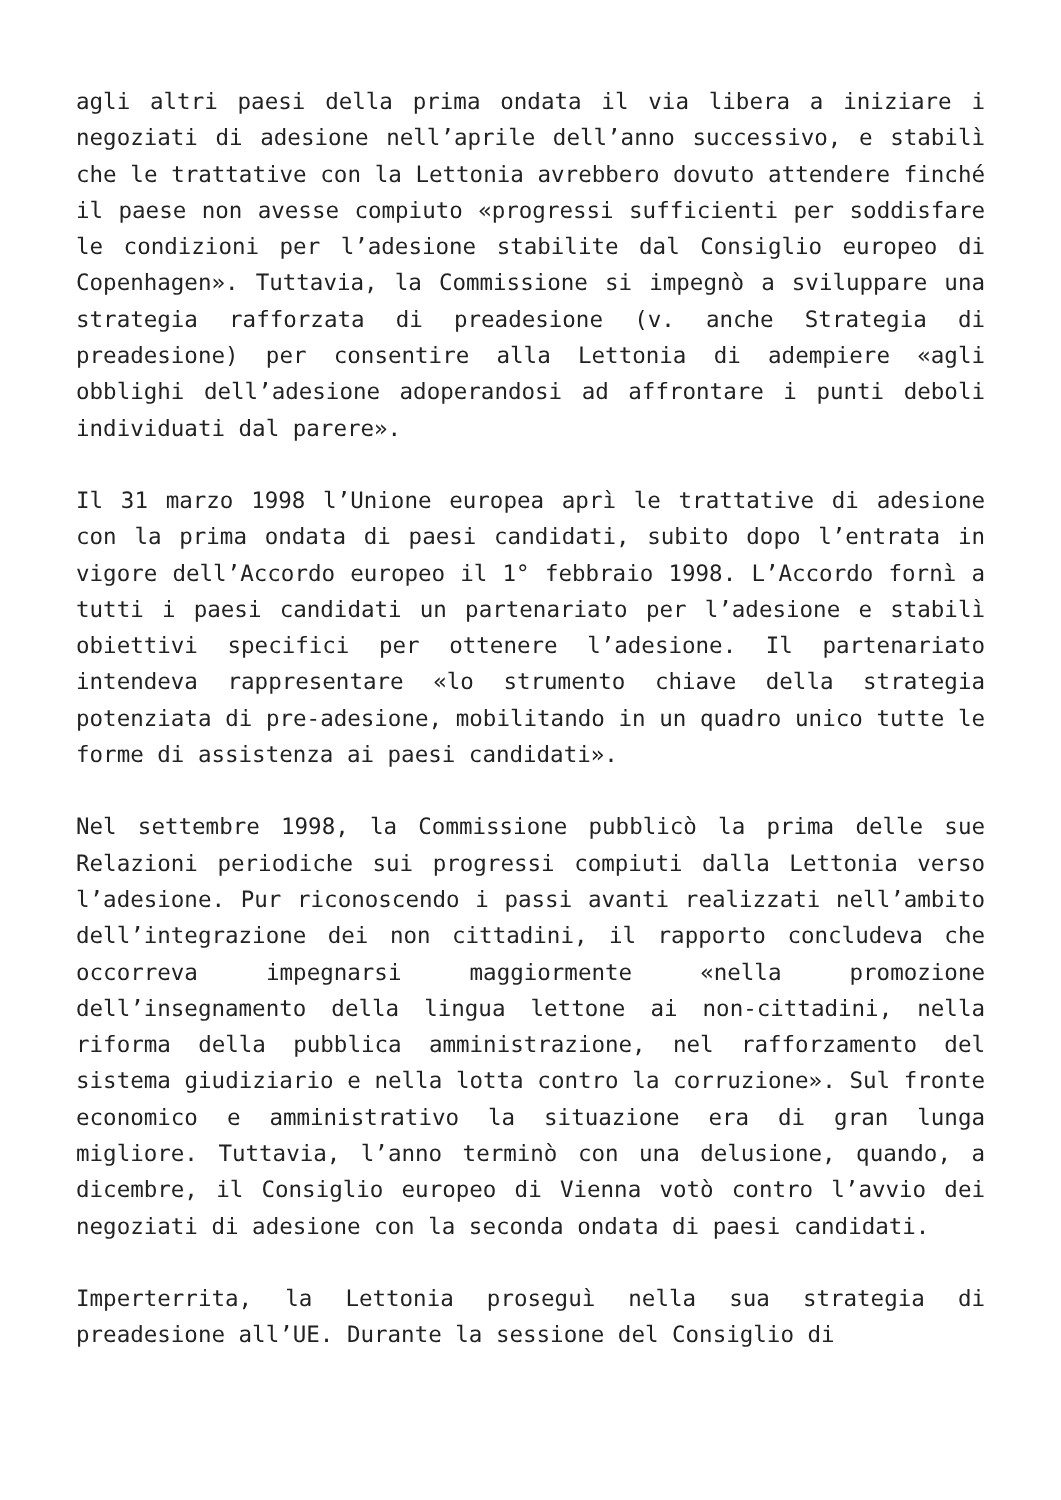agli altri paesi della prima ondata il via libera a iniziare i negoziati di adesione nell’aprile dell’anno successivo, e stabilì che le trattative con la Lettonia avrebbero dovuto attendere finché il paese non avesse compiuto «progressi sufficienti per soddisfare le condizioni per l’adesione stabilite dal Consiglio europeo di Copenhagen». Tuttavia, la Commissione si impegnò a sviluppare una strategia rafforzata di preadesione (v. anche Strategia di preadesione) per consentire alla Lettonia di adempiere «agli obblighi dell’adesione adoperandosi ad affrontare i punti deboli individuati dal parere».
Il 31 marzo 1998 l’Unione europea aprì le trattative di adesione con la prima ondata di paesi candidati, subito dopo l’entrata in vigore dell’Accordo europeo il 1° febbraio 1998. L’Accordo fornì a tutti i paesi candidati un partenariato per l’adesione e stabilì obiettivi specifici per ottenere l’adesione. Il partenariato intendeva rappresentare «lo strumento chiave della strategia potenziata di pre-adesione, mobilitando in un quadro unico tutte le forme di assistenza ai paesi candidati».
Nel settembre 1998, la Commissione pubblicò la prima delle sue Relazioni periodiche sui progressi compiuti dalla Lettonia verso l’adesione. Pur riconoscendo i passi avanti realizzati nell’ambito dell’integrazione dei non cittadini, il rapporto concludeva che occorreva impegnarsi maggiormente «nella promozione dell’insegnamento della lingua lettone ai non-cittadini, nella riforma della pubblica amministrazione, nel rafforzamento del sistema giudiziario e nella lotta contro la corruzione». Sul fronte economico e amministrativo la situazione era di gran lunga migliore. Tuttavia, l’anno terminò con una delusione, quando, a dicembre, il Consiglio europeo di Vienna votò contro l’avvio dei negoziati di adesione con la seconda ondata di paesi candidati.
Imperterrita, la Lettonia proseguì nella sua strategia di preadesione all’UE. Durante la sessione del Consiglio di